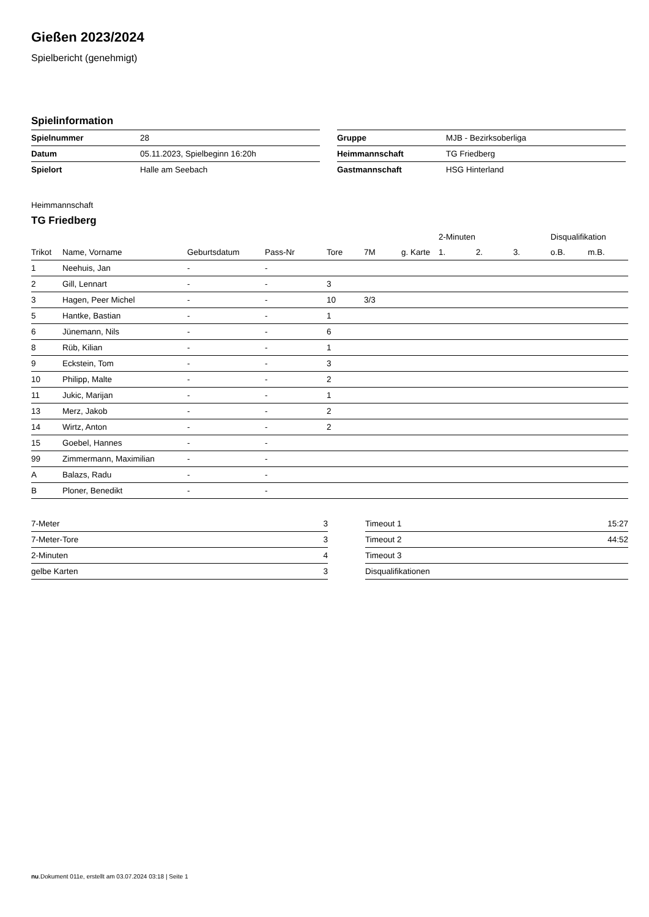Gießen 2023/2024
Spielbericht (genehmigt)
Spielinformation
| Spielnummer | 28 |
| Datum | 05.11.2023, Spielbeginn 16:20h |
| Spielort | Halle am Seebach |
| Gruppe | MJB - Bezirksoberliga |
| Heimmannschaft | TG Friedberg |
| Gastmannschaft | HSG Hinterland |
Heimmannschaft
TG Friedberg
| | | | | | | | 2-Minuten | | | Disqualifikation | |
| --- | --- | --- | --- | --- | --- | --- | --- | --- | --- | --- | --- |
| Trikot | Name, Vorname | Geburtsdatum | Pass-Nr | Tore | 7M | g. Karte | 1. | 2. | 3. | o.B. | m.B. |
| 1 | Neehuis, Jan | - | - | | | | | | | | |
| 2 | Gill, Lennart | - | - | 3 | | | | | | | |
| 3 | Hagen, Peer Michel | - | - | 10 | 3/3 | | | | | | |
| 5 | Hantke, Bastian | - | - | 1 | | | | | | | |
| 6 | Jünemann, Nils | - | - | 6 | | | | | | | |
| 8 | Rüb, Kilian | - | - | 1 | | | | | | | |
| 9 | Eckstein, Tom | - | - | 3 | | | | | | | |
| 10 | Philipp, Malte | - | - | 2 | | | | | | | |
| 11 | Jukic, Marijan | - | - | 1 | | | | | | | |
| 13 | Merz, Jakob | - | - | 2 | | | | | | | |
| 14 | Wirtz, Anton | - | - | 2 | | | | | | | |
| 15 | Goebel, Hannes | - | - | | | | | | | | |
| 99 | Zimmermann, Maximilian | - | - | | | | | | | | |
| A | Balazs, Radu | - | - | | | | | | | | |
| B | Ploner, Benedikt | - | - | | | | | | | | |
| 7-Meter | 3 |
| 7-Meter-Tore | 3 |
| 2-Minuten | 4 |
| gelbe Karten | 3 |
| Timeout 1 | 15:27 |
| Timeout 2 | 44:52 |
| Timeout 3 | |
| Disqualifikationen | |
nu.Dokument 011e, erstellt am 03.07.2024 03:18 | Seite 1